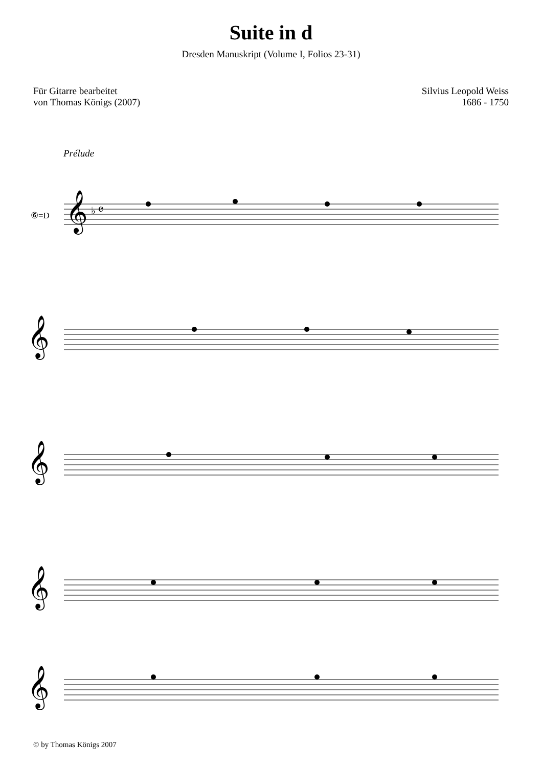Suite in d
Dresden Manuskript (Volume I, Folios 23-31)
Für Gitarre bearbeitet
von Thomas Königs (2007)
Silvius Leopold Weiss
1686 - 1750
Prélude
⑥=D
𝄞
♭ 𝄴
𝄞
𝄞
𝄞
𝄞
© by Thomas Königs 2007